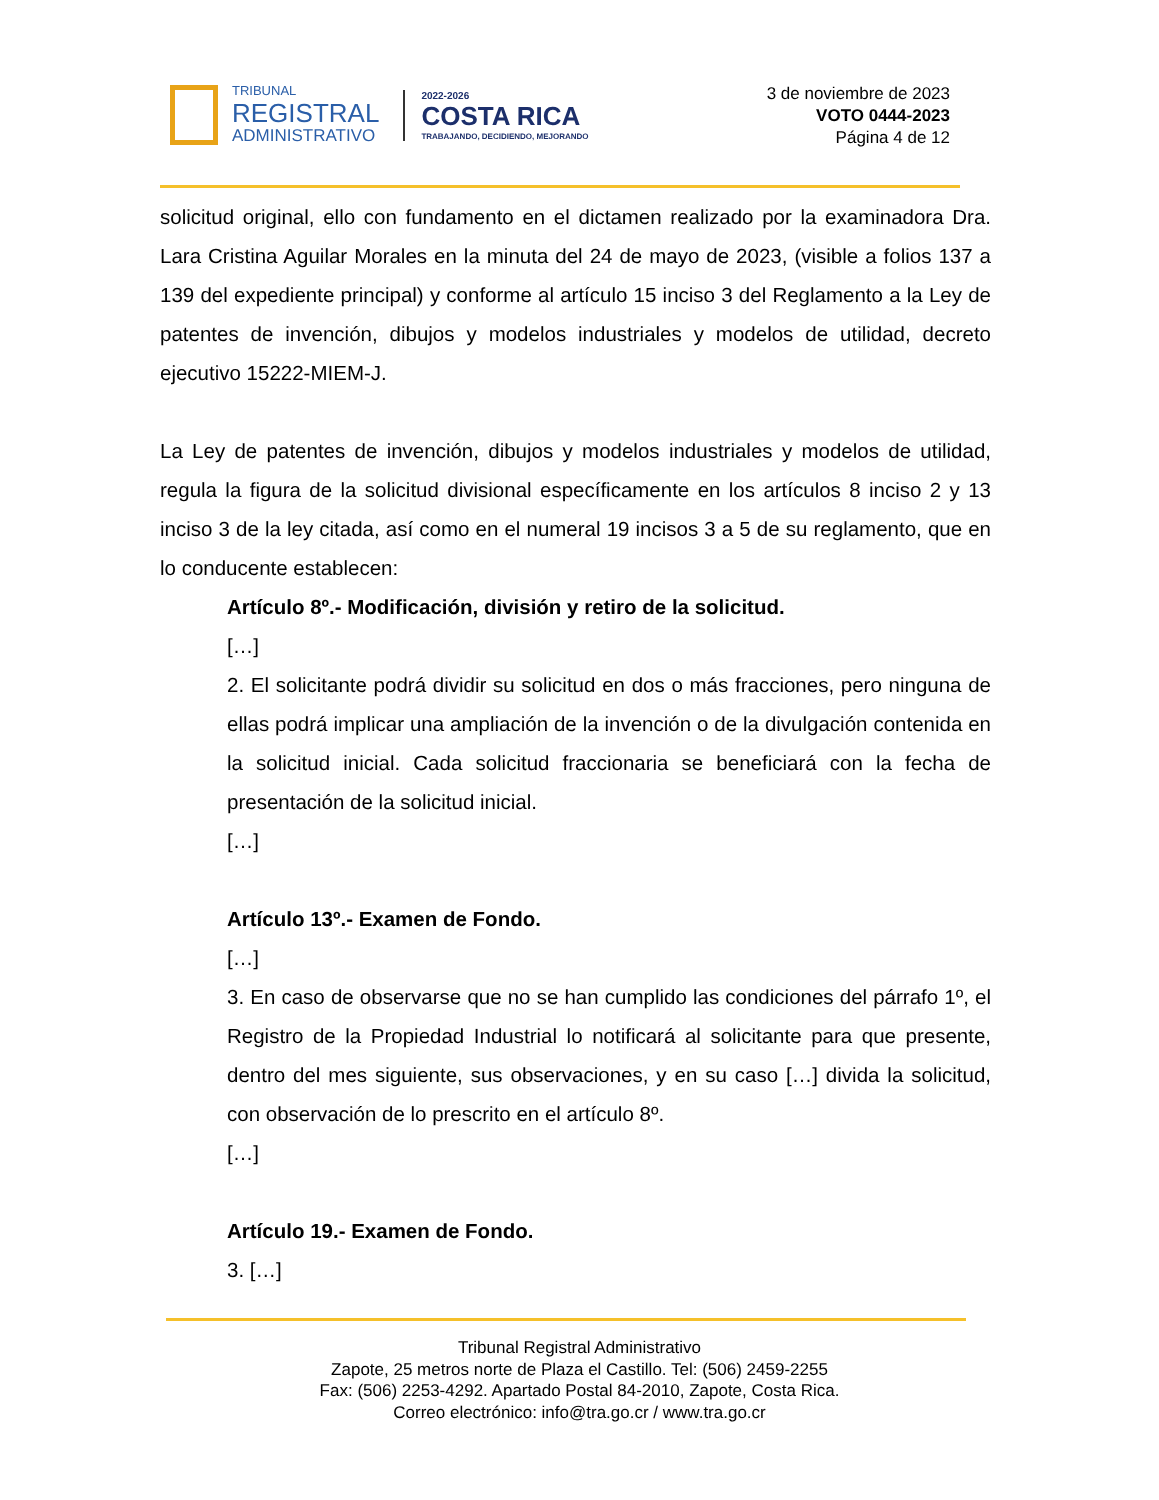TRIBUNAL
REGISTRAL
ADMINISTRATIVO
2022-2026
COSTA RICA
TRABAJANDO, DECIDIENDO, MEJORANDO
3 de noviembre de 2023
VOTO 0444-2023
Página 4 de 12
solicitud original, ello con fundamento en el dictamen realizado por la examinadora Dra. Lara Cristina Aguilar Morales en la minuta del 24 de mayo de 2023, (visible a folios 137 a 139 del expediente principal) y conforme al artículo 15 inciso 3 del Reglamento a la Ley de patentes de invención, dibujos y modelos industriales y modelos de utilidad, decreto ejecutivo 15222-MIEM-J.
La Ley de patentes de invención, dibujos y modelos industriales y modelos de utilidad, regula la figura de la solicitud divisional específicamente en los artículos 8 inciso 2 y 13 inciso 3 de la ley citada, así como en el numeral 19 incisos 3 a 5 de su reglamento, que en lo conducente establecen:
Artículo 8º.- Modificación, división y retiro de la solicitud.
[…]
2. El solicitante podrá dividir su solicitud en dos o más fracciones, pero ninguna de ellas podrá implicar una ampliación de la invención o de la divulgación contenida en la solicitud inicial. Cada solicitud fraccionaria se beneficiará con la fecha de presentación de la solicitud inicial.
[…]
Artículo 13º.- Examen de Fondo.
[…]
3. En caso de observarse que no se han cumplido las condiciones del párrafo 1º, el Registro de la Propiedad Industrial lo notificará al solicitante para que presente, dentro del mes siguiente, sus observaciones, y en su caso […] divida la solicitud, con observación de lo prescrito en el artículo 8º.
[…]
Artículo 19.- Examen de Fondo.
3. […]
Tribunal Registral Administrativo
Zapote, 25 metros norte de Plaza el Castillo. Tel: (506) 2459-2255
Fax: (506) 2253-4292. Apartado Postal 84-2010, Zapote, Costa Rica.
Correo electrónico: info@tra.go.cr / www.tra.go.cr